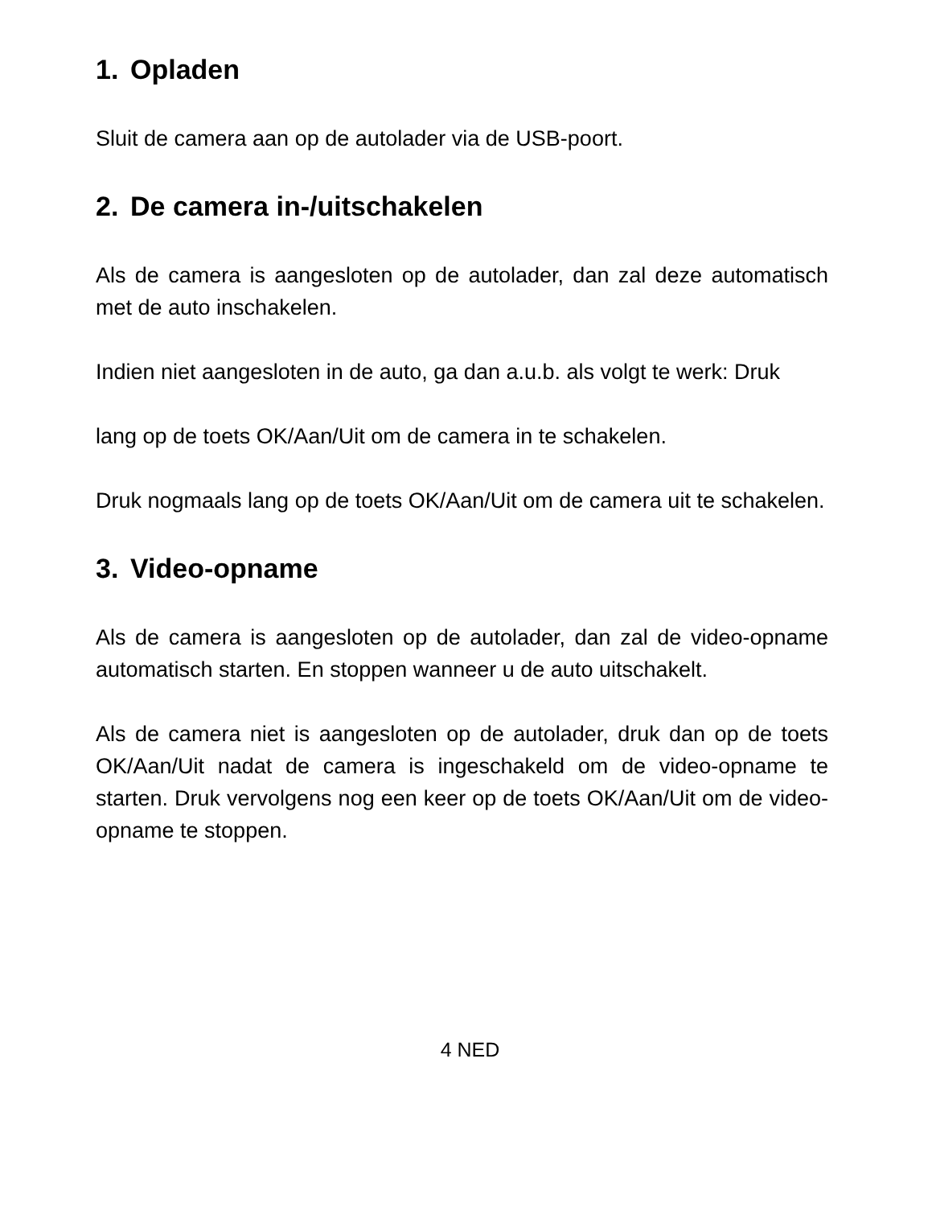1. Opladen
Sluit de camera aan op de autolader via de USB-poort.
2. De camera in-/uitschakelen
Als de camera is aangesloten op de autolader, dan zal deze automatisch met de auto inschakelen.
Indien niet aangesloten in de auto, ga dan a.u.b. als volgt te werk: Druk
lang op de toets OK/Aan/Uit om de camera in te schakelen.
Druk nogmaals lang op de toets OK/Aan/Uit om de camera uit te schakelen.
3. Video-opname
Als de camera is aangesloten op de autolader, dan zal de video-opname automatisch starten. En stoppen wanneer u de auto uitschakelt.
Als de camera niet is aangesloten op de autolader, druk dan op de toets OK/Aan/Uit nadat de camera is ingeschakeld om de video-opname te starten. Druk vervolgens nog een keer op de toets OK/Aan/Uit om de video-opname te stoppen.
4 NED